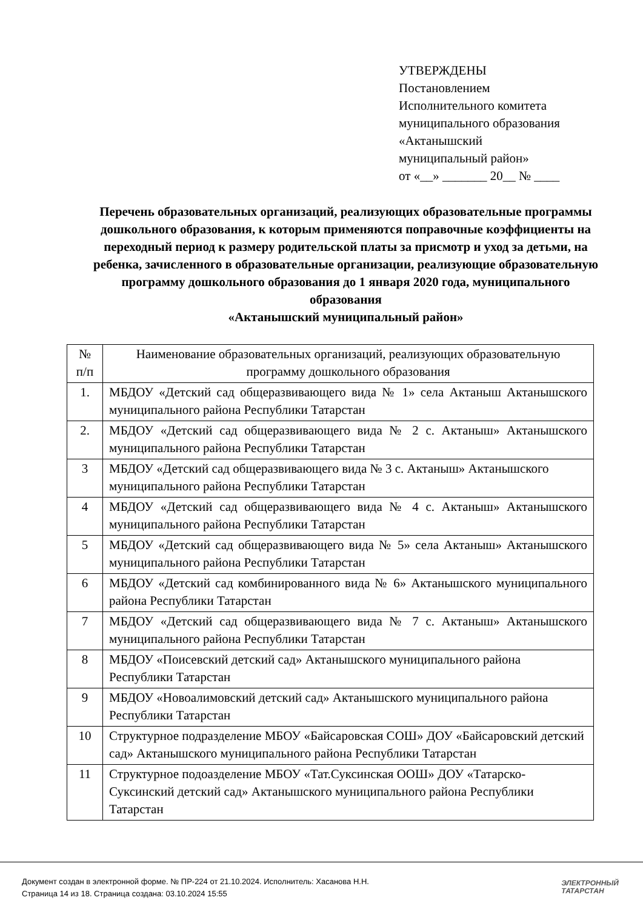УТВЕРЖДЕНЫ
Постановлением
Исполнительного комитета
муниципального образования
«Актанышский
муниципальный район»
от «__» _______ 20__ № ____
Перечень образовательных организаций, реализующих образовательные программы дошкольного образования, к которым применяются поправочные коэффициенты на переходный период к размеру родительской платы за присмотр и уход за детьми, на ребенка, зачисленного в образовательные организации, реализующие образовательную программу дошкольного образования до 1 января 2020 года, муниципального образования
«Актанышский муниципальный район»
| № п/п | Наименование образовательных организаций, реализующих образовательную программу дошкольного образования |
| --- | --- |
| 1. | МБДОУ «Детский сад общеразвивающего вида № 1» села Актаныш Актанышского муниципального района Республики Татарстан |
| 2. | МБДОУ «Детский сад общеразвивающего вида № 2 с. Актаныш» Актанышского муниципального района Республики Татарстан |
| 3 | МБДОУ «Детский сад общеразвивающего вида № 3 с. Актаныш» Актанышского муниципального района Республики Татарстан |
| 4 | МБДОУ «Детский сад общеразвивающего вида № 4 с. Актаныш» Актанышского муниципального района Республики Татарстан |
| 5 | МБДОУ «Детский сад общеразвивающего вида № 5» села Актаныш» Актанышского муниципального района Республики Татарстан |
| 6 | МБДОУ «Детский сад комбинированного вида № 6» Актанышского муниципального района Республики Татарстан |
| 7 | МБДОУ «Детский сад общеразвивающего вида № 7 с. Актаныш» Актанышского муниципального района Республики Татарстан |
| 8 | МБДОУ «Поисевский детский сад» Актанышского муниципального района Республики Татарстан |
| 9 | МБДОУ «Новоалимовский детский сад» Актанышского муниципального района Республики Татарстан |
| 10 | Структурное подразделение МБОУ «Байсаровская СОШ» ДОУ «Байсаровский детский сад» Актанышского муниципального района Республики Татарстан |
| 11 | Структурное подоазделение МБОУ «Тат.Суксинская ООШ» ДОУ «Татарско-Суксинский детский сад» Актанышского муниципального района Республики Татарстан |
Документ создан в электронной форме. № ПР-224 от 21.10.2024. Исполнитель: Хасанова Н.Н.
Страница 14 из 18. Страница создана: 03.10.2024 15:55
ЭЛЕКТРОННЫЙ
ТАТАРСТАН